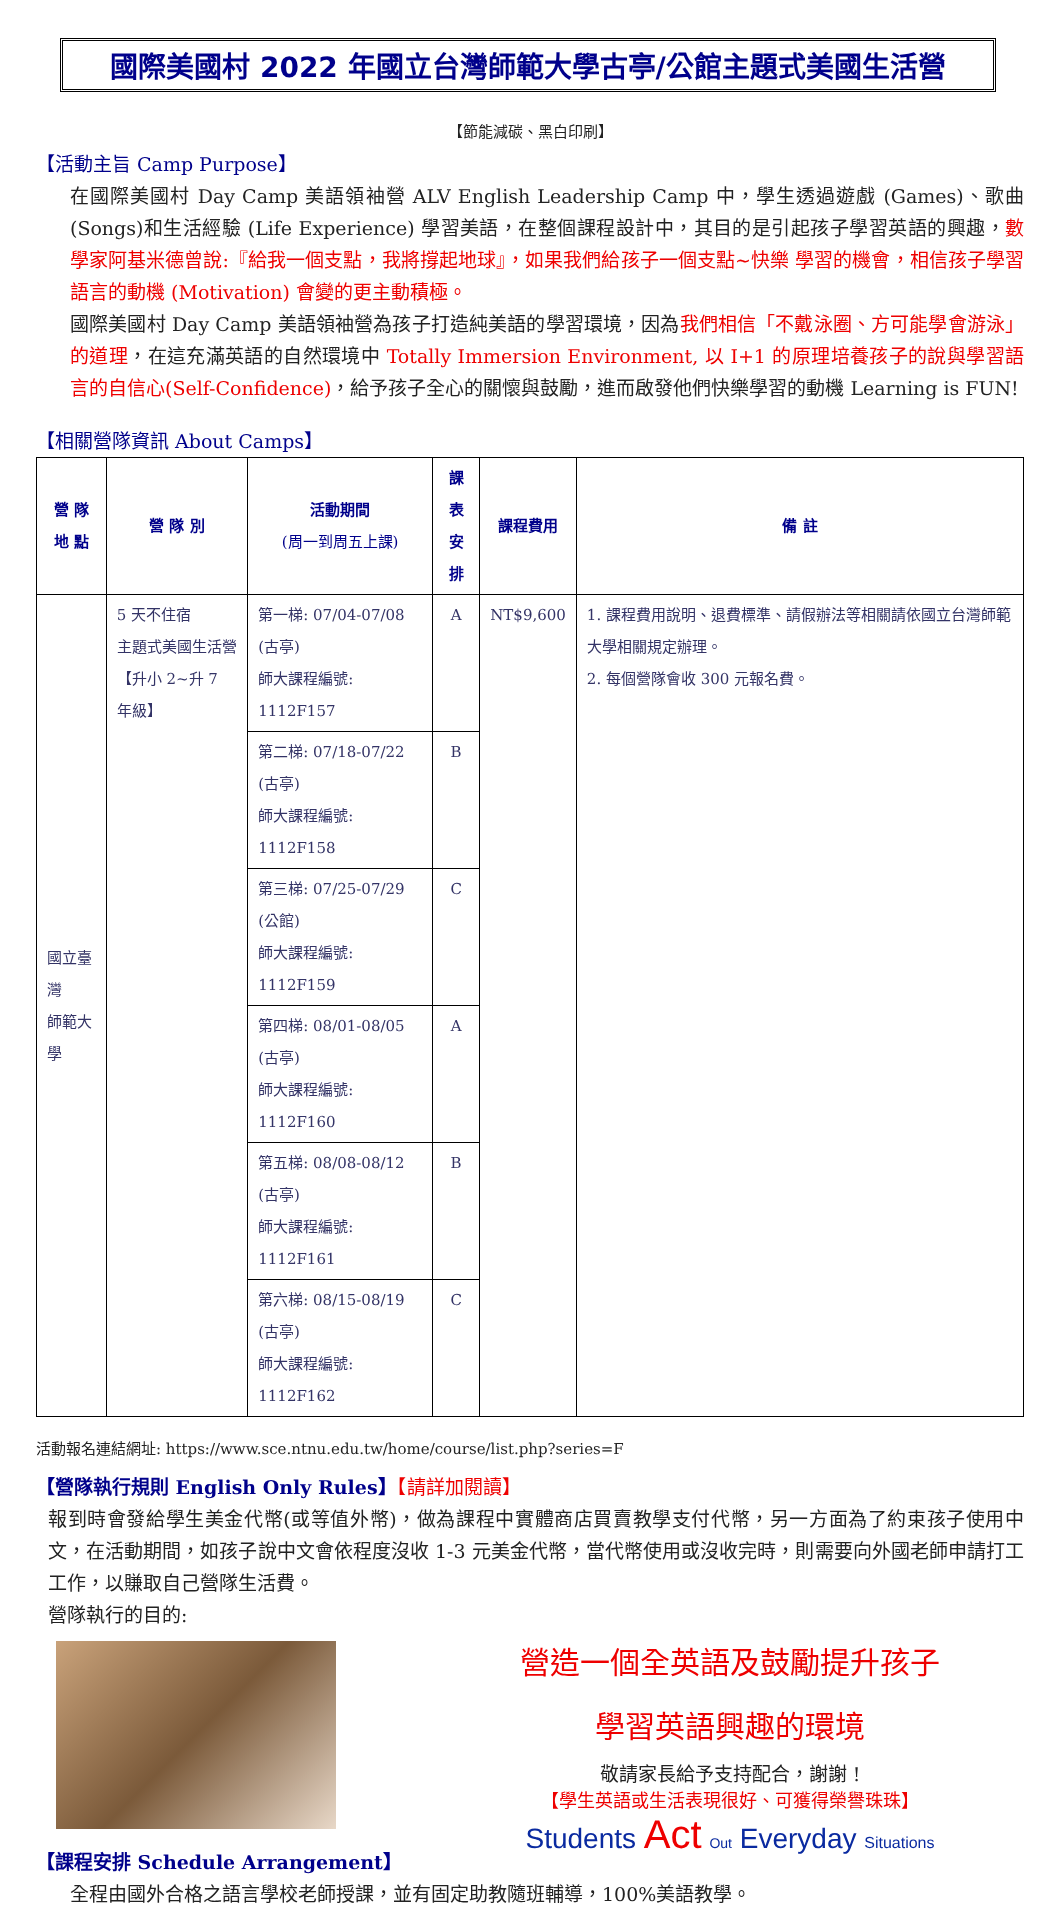國際美國村 2022 年國立台灣師範大學古亭/公館主題式美國生活營
【節能減碳、黑白印刷】
【活動主旨 Camp Purpose】
在國際美國村 Day Camp 美語領袖營 ALV English Leadership Camp 中，學生透過遊戲 (Games)、歌曲(Songs)和生活經驗 (Life Experience) 學習美語，在整個課程設計中，其目的是引起孩子學習英語的興趣，數學家阿基米德曾說:『給我一個支點，我將撐起地球』，如果我們給孩子一個支點~快樂 學習的機會，相信孩子學習語言的動機 (Motivation) 會變的更主動積極。
國際美國村 Day Camp 美語領袖營為孩子打造純美語的學習環境，因為我們相信「不戴泳圈、方可能學會游泳」的道理，在這充滿英語的自然環境中 Totally Immersion Environment, 以 I+1 的原理培養孩子的說與學習語言的自信心(Self-Confidence)，給予孩子全心的關懷與鼓勵，進而啟發他們快樂學習的動機 Learning is FUN!
【相關營隊資訊 About Camps】
| 營 隊 地 點 | 營 隊 別 | 活動期間 (周一到周五上課) | 課表 安排 | 課程費用 | 備 註 |
| --- | --- | --- | --- | --- | --- |
| 國立臺灣 師範大學 | 5 天不住宿 主題式美國生活營 【升小 2~升 7 年級】 | 第一梯: 07/04-07/08 (古亭) 師大課程編號: 1112F157 | A | NT$9,600 | 1. 課程費用說明、退費標準、請假辦法等相關請依國立台灣師範大學相關規定辦理。 2. 每個營隊會收 300 元報名費。 |
| | | 第二梯: 07/18-07/22 (古亭) 師大課程編號: 1112F158 | B | | |
| | | 第三梯: 07/25-07/29 (公館) 師大課程編號: 1112F159 | C | | |
| | | 第四梯: 08/01-08/05 (古亭) 師大課程編號: 1112F160 | A | | |
| | | 第五梯: 08/08-08/12 (古亭) 師大課程編號: 1112F161 | B | | |
| | | 第六梯: 08/15-08/19 (古亭) 師大課程編號: 1112F162 | C | | |
活動報名連結網址: https://www.sce.ntnu.edu.tw/home/course/list.php?series=F
【營隊執行規則 English Only Rules】【請詳加閱讀】
報到時會發給學生美金代幣(或等值外幣)，做為課程中實體商店買賣教學支付代幣，另一方面為了約束孩子使用中文，在活動期間，如孩子說中文會依程度沒收 1-3 元美金代幣，當代幣使用或沒收完時，則需要向外國老師申請打工工作，以賺取自己營隊生活費。
營隊執行的目的:
【課程安排 Schedule Arrangement】
營造一個全英語及鼓勵提升孩子
學習英語興趣的環境
敬請家長給予支持配合，謝謝 !
【學生英語或生活表現很好、可獲得榮譽珠珠】
Students Act Out Everyday Situations
全程由國外合格之語言學校老師授課，並有固定助教隨班輔導，100%美語教學。